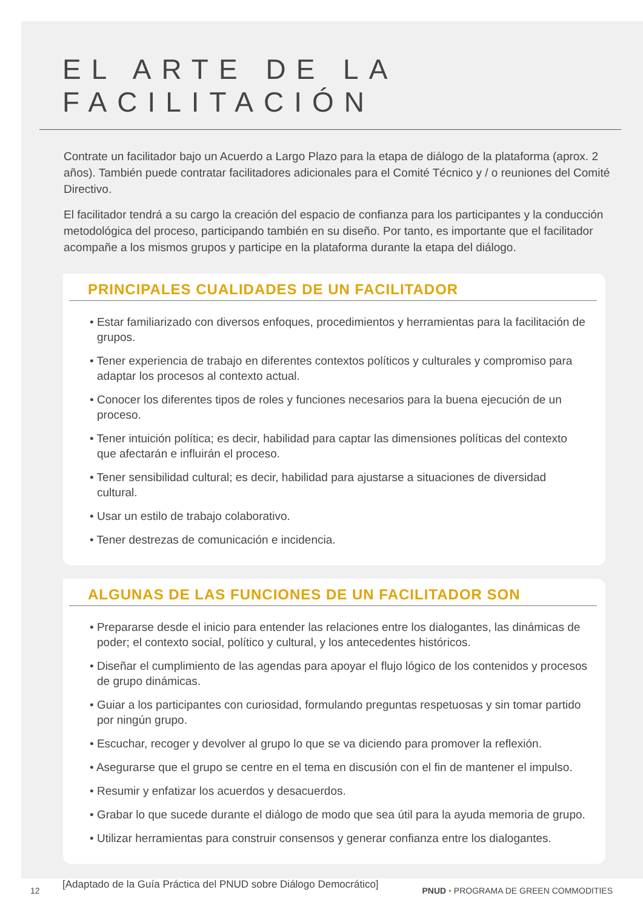EL ARTE DE LA FACILITACIÓN
Contrate un facilitador bajo un Acuerdo a Largo Plazo para la etapa de diálogo de la plataforma (aprox. 2 años). También puede contratar facilitadores adicionales para el Comité Técnico y / o reuniones del Comité Directivo.
El facilitador tendrá a su cargo la creación del espacio de confianza para los participantes y la conducción metodológica del proceso, participando también en su diseño. Por tanto, es importante que el facilitador acompañe a los mismos grupos y participe en la plataforma durante la etapa del diálogo.
PRINCIPALES CUALIDADES DE UN FACILITADOR
• Estar familiarizado con diversos enfoques, procedimientos y herramientas para la facilitación de grupos.
• Tener experiencia de trabajo en diferentes contextos políticos y culturales y compromiso para adaptar los procesos al contexto actual.
• Conocer los diferentes tipos de roles y funciones necesarios para la buena ejecución de un proceso.
• Tener intuición política; es decir, habilidad para captar las dimensiones políticas del contexto que afectarán e influirán el proceso.
• Tener sensibilidad cultural; es decir, habilidad para ajustarse a situaciones de diversidad cultural.
• Usar un estilo de trabajo colaborativo.
• Tener destrezas de comunicación e incidencia.
ALGUNAS DE LAS FUNCIONES DE UN FACILITADOR SON
• Prepararse desde el inicio para entender las relaciones entre los dialogantes, las dinámicas de poder; el contexto social, político y cultural, y los antecedentes históricos.
• Diseñar el cumplimiento de las agendas para apoyar el flujo lógico de los contenidos y procesos de grupo dinámicas.
• Guiar a los participantes con curiosidad, formulando preguntas respetuosas y sin tomar partido por ningún grupo.
• Escuchar, recoger y devolver al grupo lo que se va diciendo para promover la reflexión.
• Asegurarse que el grupo se centre en el tema en discusión con el fin de mantener el impulso.
• Resumir y enfatizar los acuerdos y desacuerdos.
• Grabar lo que sucede durante el diálogo de modo que sea útil para la ayuda memoria de grupo.
• Utilizar herramientas para construir consensos y generar confianza entre los dialogantes.
[Adaptado de la Guía Práctica del PNUD sobre Diálogo Democrático]
12 PNUD • PROGRAMA DE GREEN COMMODITIES